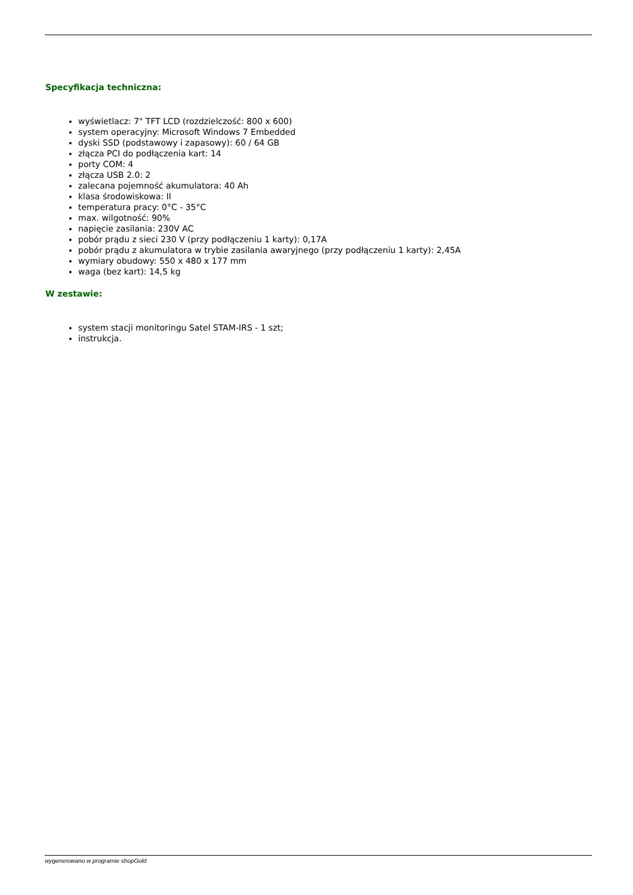Specyfikacja techniczna:
wyświetlacz: 7" TFT LCD (rozdzielczość: 800 x 600)
system operacyjny: Microsoft Windows 7 Embedded
dyski SSD (podstawowy i zapasowy): 60 / 64 GB
złącza PCI do podłączenia kart: 14
porty COM: 4
złącza USB 2.0: 2
zalecana pojemność akumulatora: 40 Ah
klasa środowiskowa: II
temperatura pracy: 0°C - 35°C
max. wilgotność: 90%
napięcie zasilania: 230V AC
pobór prądu z sieci 230 V (przy podłączeniu 1 karty): 0,17A
pobór prądu z akumulatora w trybie zasilania awaryjnego (przy podłączeniu 1 karty): 2,45A
wymiary obudowy: 550 x 480 x 177 mm
waga (bez kart): 14,5 kg
W zestawie:
system stacji monitoringu Satel STAM-IRS - 1 szt;
instrukcja.
wygenerowano w programie shopGold